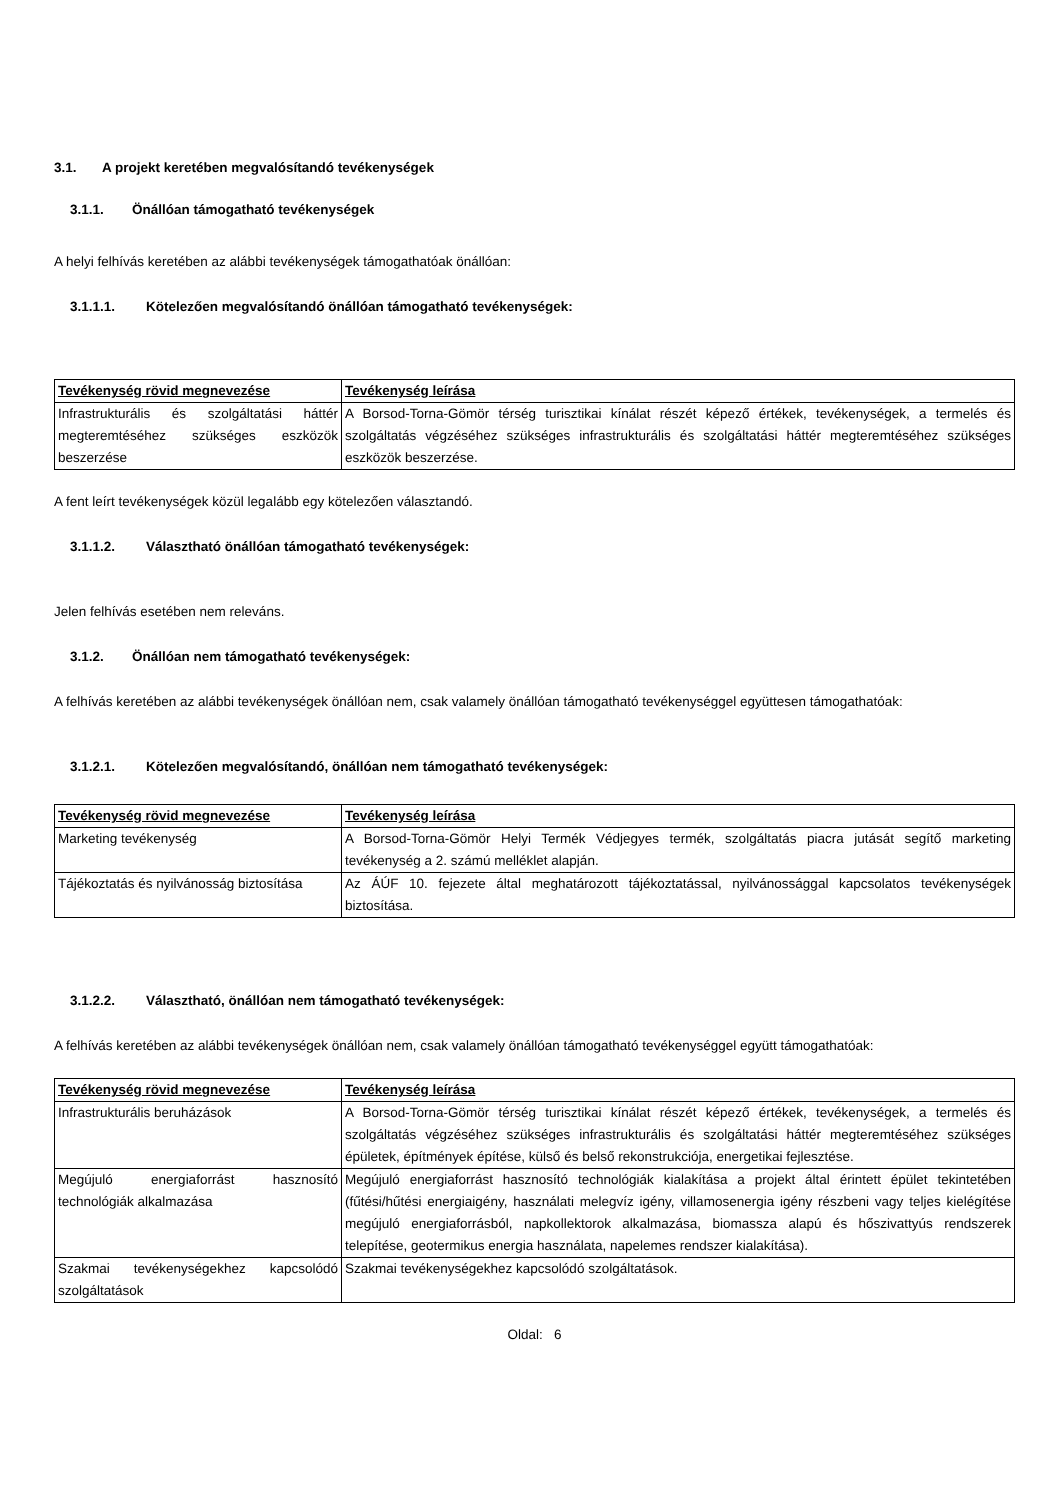3.1. A projekt keretében megvalósítandó tevékenységek
3.1.1. Önállóan támogatható tevékenységek
A helyi felhívás keretében az alábbi tevékenységek támogathatóak önállóan:
3.1.1.1. Kötelezően megvalósítandó önállóan támogatható tevékenységek:
| Tevékenység rövid megnevezése | Tevékenység leírása |
| --- | --- |
| Infrastrukturális és szolgáltatási háttér megteremtéséhez szükséges eszközök beszerzése | A Borsod-Torna-Gömör térség turisztikai kínálat részét képező értékek, tevékenységek, a termelés és szolgáltatás végzéséhez szükséges infrastrukturális és szolgáltatási háttér megteremtéséhez szükséges eszközök beszerzése. |
A fent leírt tevékenységek közül legalább egy kötelezően választandó.
3.1.1.2. Választható önállóan támogatható tevékenységek:
Jelen felhívás esetében nem releváns.
3.1.2. Önállóan nem támogatható tevékenységek:
A felhívás keretében az alábbi tevékenységek önállóan nem, csak valamely önállóan támogatható tevékenységgel együttesen támogathatóak:
3.1.2.1. Kötelezően megvalósítandó, önállóan nem támogatható tevékenységek:
| Tevékenység rövid megnevezése | Tevékenység leírása |
| --- | --- |
| Marketing tevékenység | A Borsod-Torna-Gömör Helyi Termék Védjegyes termék, szolgáltatás piacra jutását segítő marketing tevékenység a 2. számú melléklet alapján. |
| Tájékoztatás és nyilvánosság biztosítása | Az ÁÚF 10. fejezete által meghatározott tájékoztatással, nyilvánossággal kapcsolatos tevékenységek biztosítása. |
3.1.2.2. Választható, önállóan nem támogatható tevékenységek:
A felhívás keretében az alábbi tevékenységek önállóan nem, csak valamely önállóan támogatható tevékenységgel együtt támogathatóak:
| Tevékenység rövid megnevezése | Tevékenység leírása |
| --- | --- |
| Infrastrukturális beruházások | A Borsod-Torna-Gömör térség turisztikai kínálat részét képező értékek, tevékenységek, a termelés és szolgáltatás végzéséhez szükséges infrastrukturális és szolgáltatási háttér megteremtéséhez szükséges épületek, építmények építése, külső és belső rekonstrukciója, energetikai fejlesztése. |
| Megújuló energiaforrást hasznosító technológiák alkalmazása | Megújuló energiaforrást hasznosító technológiák kialakítása a projekt által érintett épület tekintetében (fűtési/hűtési energiaigény, használati melegvíz igény, villamosenergia igény részbeni vagy teljes kielégítése megújuló energiaforrásból, napkollektorok alkalmazása, biomassza alapú és hőszivattyús rendszerek telepítése, geotermikus energia használata, napelemes rendszer kialakítása). |
| Szakmai tevékenységekhez kapcsolódó szolgáltatások | Szakmai tevékenységekhez kapcsolódó szolgáltatások. |
Oldal: 6